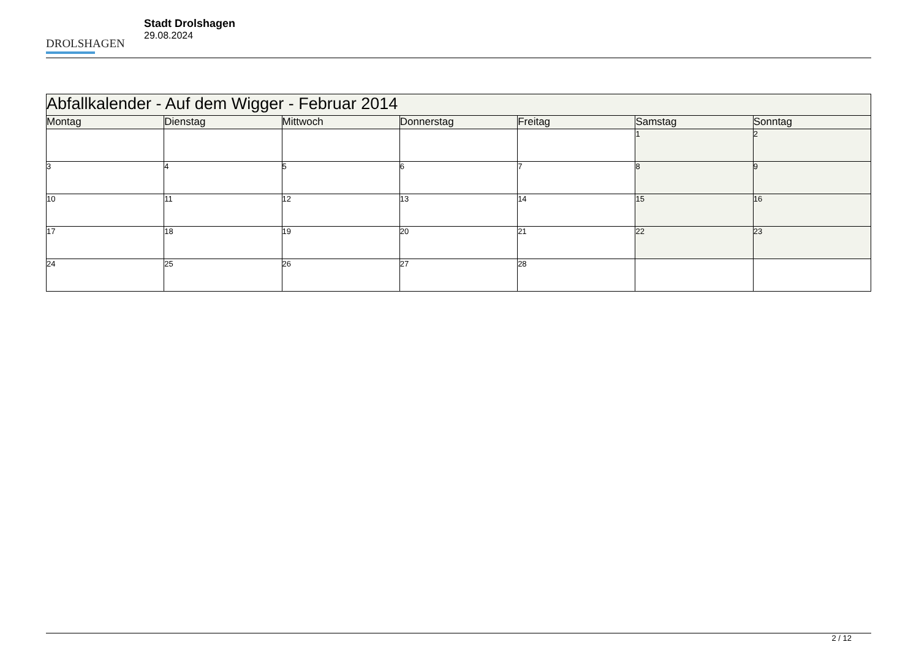DROLSHAGEN
Stadt Drolshagen
29.08.2024
| Abfallkalender - Auf dem Wigger - Februar 2014 | | | | | | |
| --- | --- | --- | --- | --- | --- | --- |
| Montag | Dienstag | Mittwoch | Donnerstag | Freitag | Samstag | Sonntag |
| | | | | | 1 | 2 |
| 3 | 4 | 5 | 6 | 7 | 8 | 9 |
| 10 | 11 | 12 | 13 | 14 | 15 | 16 |
| 17 | 18 | 19 | 20 | 21 | 22 | 23 |
| 24 | 25 | 26 | 27 | 28 | | |
2 / 12